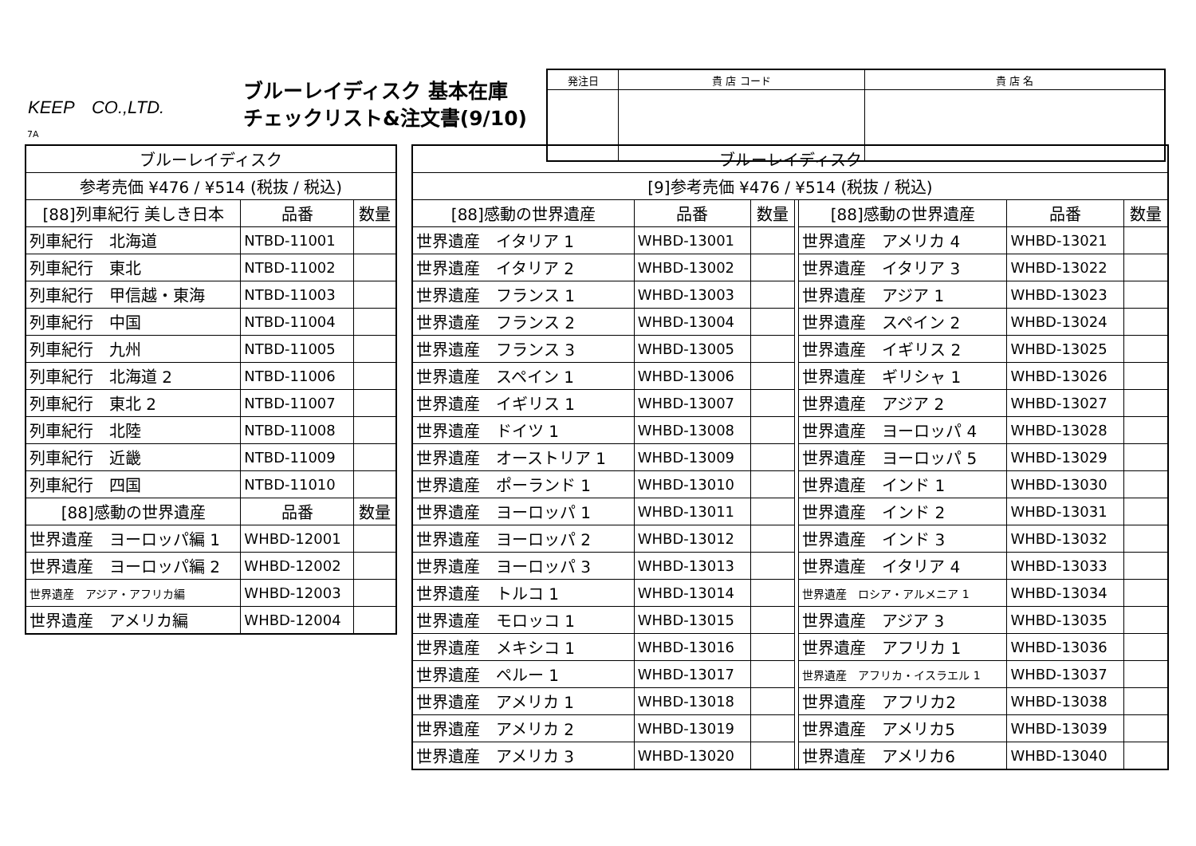KEEP　CO.,LTD.
7A
ブルーレイディスク 基本在庫
チェックリスト&注文書(9/10)
| 発注日 | 貴 店 コード | 貴 店 名 |
| --- | --- | --- |
| ブルーレイディスク | | |
| --- | --- | --- |
| 参考売価 ¥476 / ¥514 (税抜 / 税込) | | |
| [88]列車紀行 美しき日本 | 品番 | 数量 |
| 列車紀行 北海道 | NTBD-11001 | |
| 列車紀行 東北 | NTBD-11002 | |
| 列車紀行 甲信越・東海 | NTBD-11003 | |
| 列車紀行 中国 | NTBD-11004 | |
| 列車紀行 九州 | NTBD-11005 | |
| 列車紀行 北海道 2 | NTBD-11006 | |
| 列車紀行 東北 2 | NTBD-11007 | |
| 列車紀行 北陸 | NTBD-11008 | |
| 列車紀行 近畿 | NTBD-11009 | |
| 列車紀行 四国 | NTBD-11010 | |
| [88]感動の世界遺産 | 品番 | 数量 |
| 世界遺産 ヨーロッパ編 1 | WHBD-12001 | |
| 世界遺産 ヨーロッパ編 2 | WHBD-12002 | |
| 世界遺産 アジア・アフリカ編 | WHBD-12003 | |
| 世界遺産 アメリカ編 | WHBD-12004 | |
| ブルーレイディスク | | | | | | |
| --- | --- | --- | --- | --- | --- | --- |
| [9]参考売価 ¥476 / ¥514 (税抜 / 税込) | | | | | | |
| [88]感動の世界遺産 | 品番 | 数量 | | [88]感動の世界遺産 | 品番 | 数量 |
| 世界遺産 イタリア 1 | WHBD-13001 | | | 世界遺産 アメリカ 4 | WHBD-13021 | |
| 世界遺産 イタリア 2 | WHBD-13002 | | | 世界遺産 イタリア 3 | WHBD-13022 | |
| 世界遺産 フランス 1 | WHBD-13003 | | | 世界遺産 アジア 1 | WHBD-13023 | |
| 世界遺産 フランス 2 | WHBD-13004 | | | 世界遺産 スペイン 2 | WHBD-13024 | |
| 世界遺産 フランス 3 | WHBD-13005 | | | 世界遺産 イギリス 2 | WHBD-13025 | |
| 世界遺産 スペイン 1 | WHBD-13006 | | | 世界遺産 ギリシャ 1 | WHBD-13026 | |
| 世界遺産 イギリス 1 | WHBD-13007 | | | 世界遺産 アジア 2 | WHBD-13027 | |
| 世界遺産 ドイツ 1 | WHBD-13008 | | | 世界遺産 ヨーロッパ 4 | WHBD-13028 | |
| 世界遺産 オーストリア 1 | WHBD-13009 | | | 世界遺産 ヨーロッパ 5 | WHBD-13029 | |
| 世界遺産 ポーランド 1 | WHBD-13010 | | | 世界遺産 インド 1 | WHBD-13030 | |
| 世界遺産 ヨーロッパ 1 | WHBD-13011 | | | 世界遺産 インド 2 | WHBD-13031 | |
| 世界遺産 ヨーロッパ 2 | WHBD-13012 | | | 世界遺産 インド 3 | WHBD-13032 | |
| 世界遺産 ヨーロッパ 3 | WHBD-13013 | | | 世界遺産 イタリア 4 | WHBD-13033 | |
| 世界遺産 トルコ 1 | WHBD-13014 | | | 世界遺産 ロシア・アルメニア 1 | WHBD-13034 | |
| 世界遺産 モロッコ 1 | WHBD-13015 | | | 世界遺産 アジア 3 | WHBD-13035 | |
| 世界遺産 メキシコ 1 | WHBD-13016 | | | 世界遺産 アフリカ 1 | WHBD-13036 | |
| 世界遺産 ペルー 1 | WHBD-13017 | | | 世界遺産 アフリカ・イスラエル 1 | WHBD-13037 | |
| 世界遺産 アメリカ 1 | WHBD-13018 | | | 世界遺産 アフリカ2 | WHBD-13038 | |
| 世界遺産 アメリカ 2 | WHBD-13019 | | | 世界遺産 アメリカ5 | WHBD-13039 | |
| 世界遺産 アメリカ 3 | WHBD-13020 | | | 世界遺産 アメリカ6 | WHBD-13040 | |